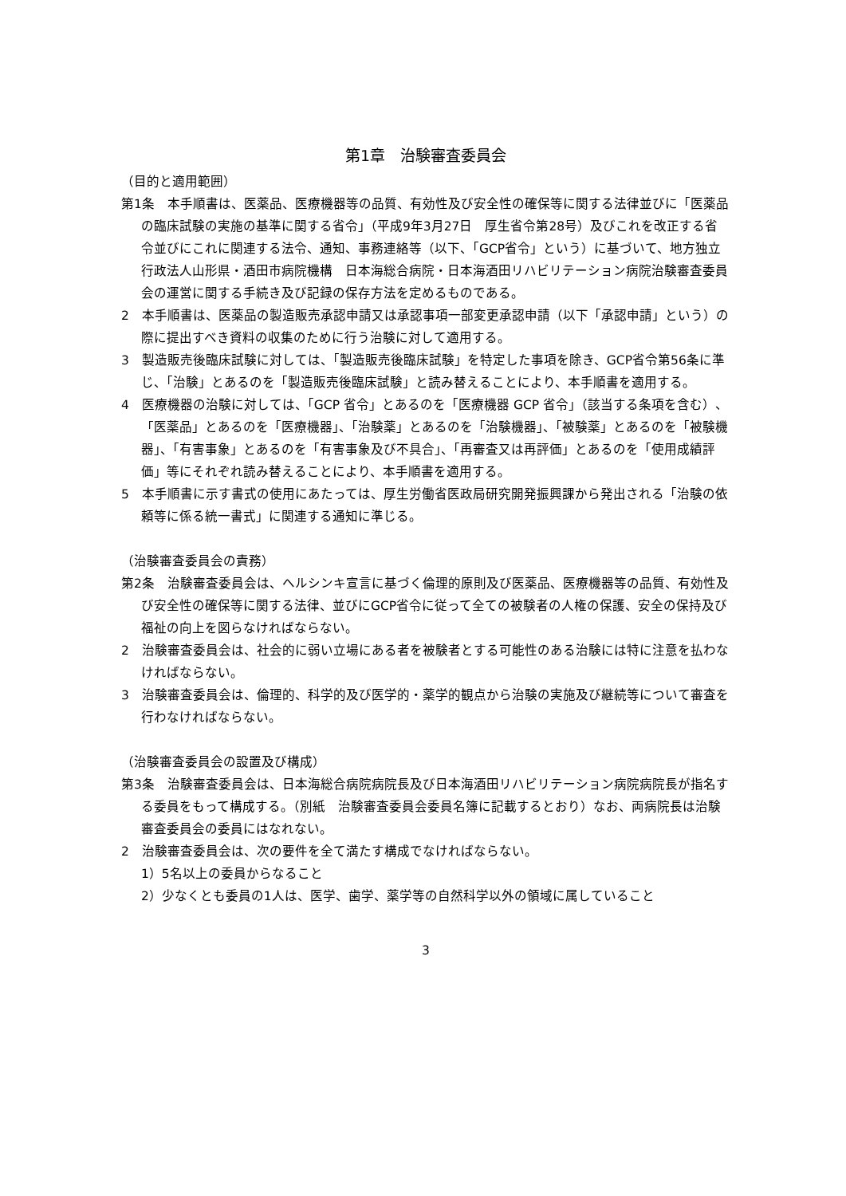第1章　治験審査委員会
（目的と適用範囲）
第1条　本手順書は、医薬品、医療機器等の品質、有効性及び安全性の確保等に関する法律並びに「医薬品の臨床試験の実施の基準に関する省令」（平成9年3月27日　厚生省令第28号）及びこれを改正する省令並びにこれに関連する法令、通知、事務連絡等（以下、「GCP省令」という）に基づいて、地方独立行政法人山形県・酒田市病院機構　日本海総合病院・日本海酒田リハビリテーション病院治験審査委員会の運営に関する手続き及び記録の保存方法を定めるものである。
2　本手順書は、医薬品の製造販売承認申請又は承認事項一部変更承認申請（以下「承認申請」という）の際に提出すべき資料の収集のために行う治験に対して適用する。
3　製造販売後臨床試験に対しては、「製造販売後臨床試験」を特定した事項を除き、GCP省令第56条に準じ、「治験」とあるのを「製造販売後臨床試験」と読み替えることにより、本手順書を適用する。
4　医療機器の治験に対しては、「GCP 省令」とあるのを「医療機器 GCP 省令」（該当する条項を含む）、「医薬品」とあるのを「医療機器」、「治験薬」とあるのを「治験機器」、「被験薬」とあるのを「被験機器」、「有害事象」とあるのを「有害事象及び不具合」、「再審査又は再評価」とあるのを「使用成績評価」等にそれぞれ読み替えることにより、本手順書を適用する。
5　本手順書に示す書式の使用にあたっては、厚生労働省医政局研究開発振興課から発出される「治験の依頼等に係る統一書式」に関連する通知に準じる。
（治験審査委員会の責務）
第2条　治験審査委員会は、ヘルシンキ宣言に基づく倫理的原則及び医薬品、医療機器等の品質、有効性及び安全性の確保等に関する法律、並びにGCP省令に従って全ての被験者の人権の保護、安全の保持及び福祉の向上を図らなければならない。
2　治験審査委員会は、社会的に弱い立場にある者を被験者とする可能性のある治験には特に注意を払わなければならない。
3　治験審査委員会は、倫理的、科学的及び医学的・薬学的観点から治験の実施及び継続等について審査を行わなければならない。
（治験審査委員会の設置及び構成）
第3条　治験審査委員会は、日本海総合病院病院長及び日本海酒田リハビリテーション病院病院長が指名する委員をもって構成する。（別紙　治験審査委員会委員名簿に記載するとおり）なお、両病院長は治験審査委員会の委員にはなれない。
2　治験審査委員会は、次の要件を全て満たす構成でなければならない。
1）5名以上の委員からなること
2）少なくとも委員の1人は、医学、歯学、薬学等の自然科学以外の領域に属していること
3